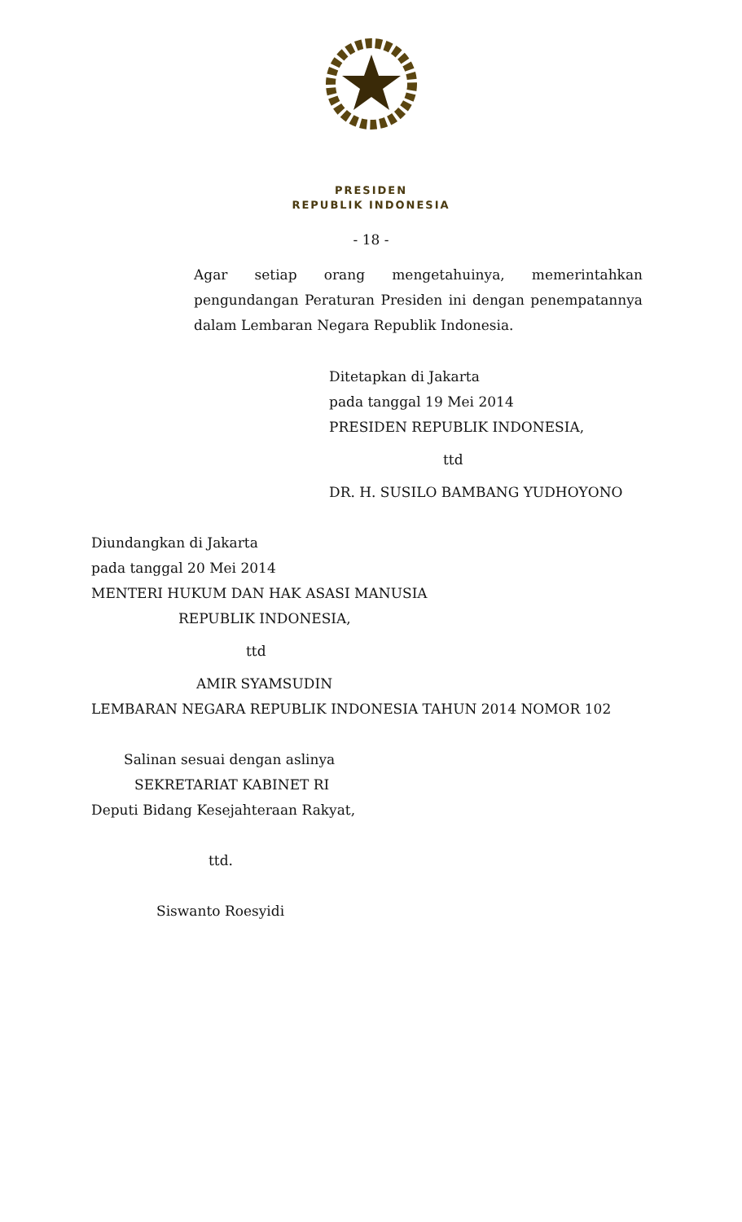PRESIDEN
REPUBLIK INDONESIA
- 18 -
Agar setiap orang mengetahuinya, memerintahkan pengundangan Peraturan Presiden ini dengan penempatannya dalam Lembaran Negara Republik Indonesia.
Ditetapkan di Jakarta
pada tanggal 19 Mei 2014
PRESIDEN REPUBLIK INDONESIA,
ttd
DR. H. SUSILO BAMBANG YUDHOYONO
Diundangkan di Jakarta
pada tanggal 20 Mei 2014
MENTERI HUKUM DAN HAK ASASI MANUSIA
REPUBLIK INDONESIA,
ttd
AMIR SYAMSUDIN
LEMBARAN NEGARA REPUBLIK INDONESIA TAHUN 2014 NOMOR 102
Salinan sesuai dengan aslinya
SEKRETARIAT KABINET RI
Deputi Bidang Kesejahteraan Rakyat,
ttd.
Siswanto Roesyidi